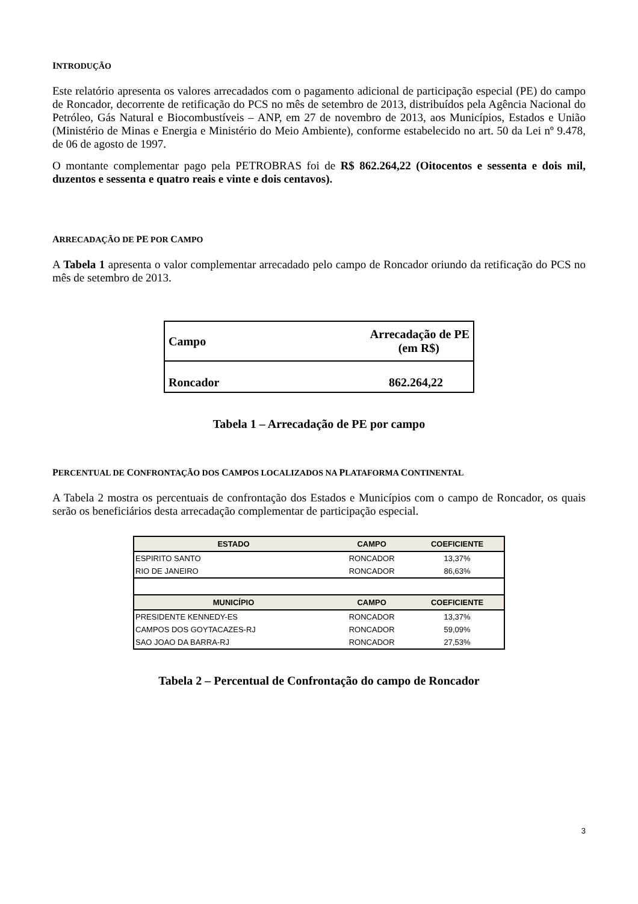INTRODUÇÃO
Este relatório apresenta os valores arrecadados com o pagamento adicional de participação especial (PE) do campo de Roncador, decorrente de retificação do PCS no mês de setembro de 2013, distribuídos pela Agência Nacional do Petróleo, Gás Natural e Biocombustíveis – ANP, em 27 de novembro de 2013, aos Municípios, Estados e União (Ministério de Minas e Energia e Ministério do Meio Ambiente), conforme estabelecido no art. 50 da Lei nº 9.478, de 06 de agosto de 1997.
O montante complementar pago pela PETROBRAS foi de R$ 862.264,22 (Oitocentos e sessenta e dois mil, duzentos e sessenta e quatro reais e vinte e dois centavos).
ARRECADAÇÃO DE PE POR CAMPO
A Tabela 1 apresenta o valor complementar arrecadado pelo campo de Roncador oriundo da retificação do PCS no mês de setembro de 2013.
| Campo | Arrecadação de PE (em R$) |
| Roncador | 862.264,22 |
Tabela 1 – Arrecadação de PE por campo
PERCENTUAL DE CONFRONTAÇÃO DOS CAMPOS LOCALIZADOS NA PLATAFORMA CONTINENTAL
A Tabela 2 mostra os percentuais de confrontação dos Estados e Municípios com o campo de Roncador, os quais serão os beneficiários desta arrecadação complementar de participação especial.
| ESTADO | CAMPO | COEFICIENTE |
| --- | --- | --- |
| ESPIRITO SANTO | RONCADOR | 13,37% |
| RIO DE JANEIRO | RONCADOR | 86,63% |
| MUNICÍPIO | CAMPO | COEFICIENTE |
| PRESIDENTE KENNEDY-ES | RONCADOR | 13,37% |
| CAMPOS DOS GOYTACAZES-RJ | RONCADOR | 59,09% |
| SAO JOAO DA BARRA-RJ | RONCADOR | 27,53% |
Tabela 2 – Percentual de Confrontação do campo de Roncador
3